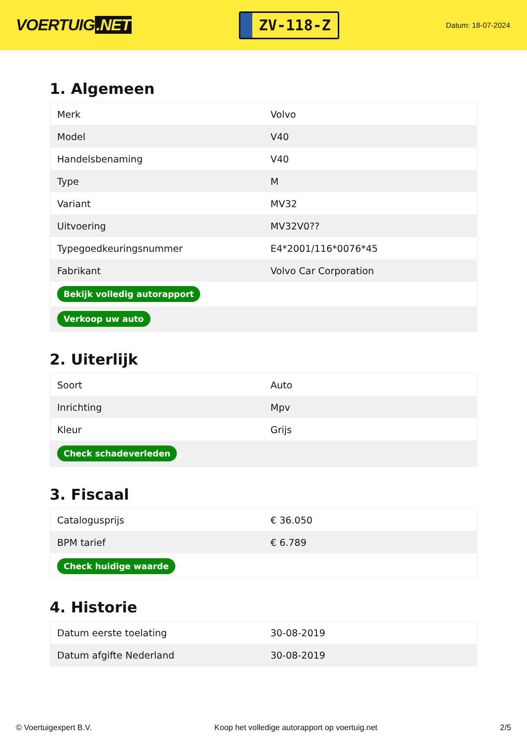VOERTUIG.NET
ZV-118-Z
Datum: 18-07-2024
1. Algemeen
| Merk | Volvo |
| Model | V40 |
| Handelsbenaming | V40 |
| Type | M |
| Variant | MV32 |
| Uitvoering | MV32V0?? |
| Typegoedkeuringsnummer | E4*2001/116*0076*45 |
| Fabrikant | Volvo Car Corporation |
| Bekijk volledig autorapport | |
| Verkoop uw auto | |
2. Uiterlijk
| Soort | Auto |
| Inrichting | Mpv |
| Kleur | Grijs |
| Check schadeverleden | |
3. Fiscaal
| Catalogusprijs | € 36.050 |
| BPM tarief | € 6.789 |
| Check huidige waarde | |
4. Historie
| Datum eerste toelating | 30-08-2019 |
| Datum afgifte Nederland | 30-08-2019 |
© Voertuigexpert B.V. Koop het volledige autorapport op voertuig.net 2/5